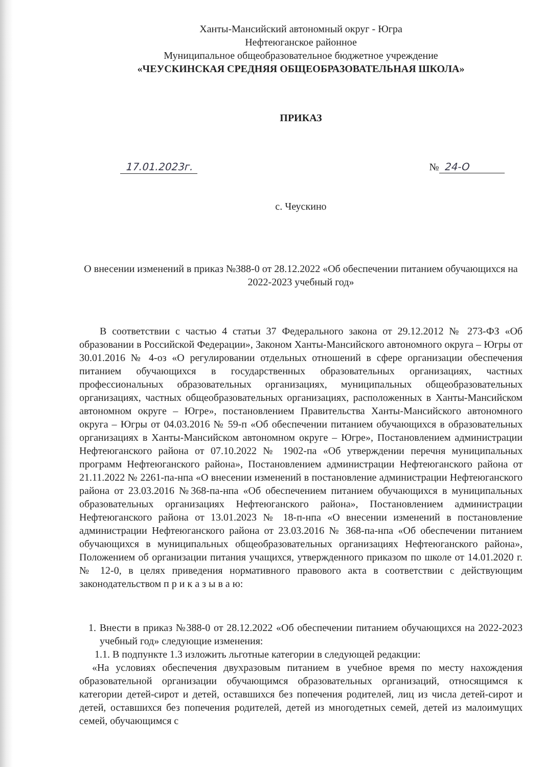Ханты-Мансийский автономный округ - Югра
Нефтеюганское районное
Муниципальное общеобразовательное бюджетное учреждение
«ЧЕУСКИНСКАЯ СРЕДНЯЯ ОБЩЕОБРАЗОВАТЕЛЬНАЯ ШКОЛА»
ПРИКАЗ
17.01.2023г. № 24-О
с. Чеускино
О внесении изменений в приказ №388-0 от 28.12.2022 «Об обеспечении питанием обучающихся на 2022-2023 учебный год»
В соответствии с частью 4 статьи 37 Федерального закона от 29.12.2012 № 273-ФЗ «Об образовании в Российской Федерации», Законом Ханты-Мансийского автономного округа – Югры от 30.01.2016 № 4-оз «О регулировании отдельных отношений в сфере организации обеспечения питанием обучающихся в государственных образовательных организациях, частных профессиональных образовательных организациях, муниципальных общеобразовательных организациях, частных общеобразовательных организациях, расположенных в Ханты-Мансийском автономном округе – Югре», постановлением Правительства Ханты-Мансийского автономного округа – Югры от 04.03.2016 № 59-п «Об обеспечении питанием обучающихся в образовательных организациях в Ханты-Мансийском автономном округе – Югре», Постановлением администрации Нефтеюганского района от 07.10.2022 № 1902-па «Об утверждении перечня муниципальных программ Нефтеюганского района», Постановлением администрации Нефтеюганского района от 21.11.2022 № 2261-па-нпа «О внесении изменений в постановление администрации Нефтеюганского района от 23.03.2016 №368-па-нпа «Об обеспечением питанием обучающихся в муниципальных образовательных организациях Нефтеюганского района», Постановлением администрации Нефтеюганского района от 13.01.2023 № 18-п-нпа «О внесении изменений в постановление администрации Нефтеюганского района от 23.03.2016 № 368-па-нпа «Об обеспечении питанием обучающихся в муниципальных общеобразовательных организациях Нефтеюганского района», Положением об организации питания учащихся, утвержденного приказом по школе от 14.01.2020 г.№ 12-0, в целях приведения нормативного правового акта в соответствии с действующим законодательством п р и к а з ы в а ю:
1. Внести в приказ №388-0 от 28.12.2022 «Об обеспечении питанием обучающихся на 2022-2023 учебный год» следующие изменения:
1.1. В подпункте 1.3 изложить льготные категории в следующей редакции:
«На условиях обеспечения двухразовым питанием в учебное время по месту нахождения образовательной организации обучающимся образовательных организаций, относящимся к категории детей-сирот и детей, оставшихся без попечения родителей, лиц из числа детей-сирот и детей, оставшихся без попечения родителей, детей из многодетных семей, детей из малоимущих семей, обучающимся с